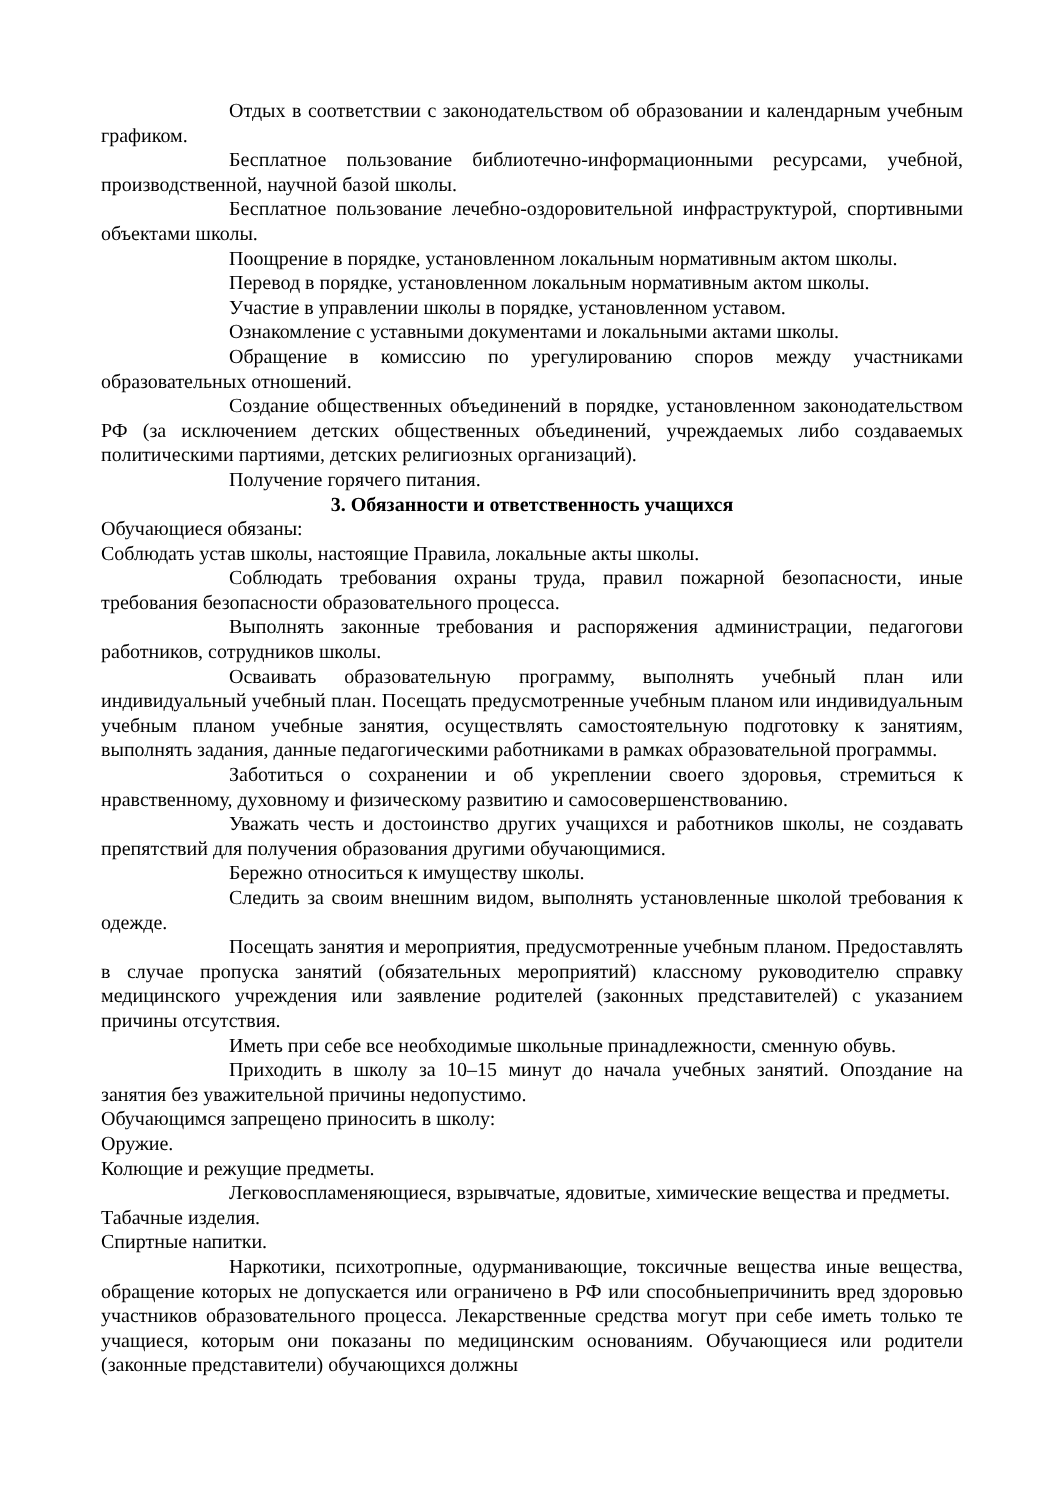Отдых в соответствии с законодательством об образовании и календарным учебным графиком.
Бесплатное пользование библиотечно-информационными ресурсами, учебной, производственной, научной базой школы.
Бесплатное пользование лечебно-оздоровительной инфраструктурой, спортивными объектами школы.
Поощрение в порядке, установленном локальным нормативным актом школы.
Перевод в порядке, установленном локальным нормативным актом школы.
Участие в управлении школы в порядке, установленном уставом.
Ознакомление с уставными документами и локальными актами школы.
Обращение в комиссию по урегулированию споров между участниками образовательных отношений.
Создание общественных объединений в порядке, установленном законодательством РФ (за исключением детских общественных объединений, учреждаемых либо создаваемых политическими партиями, детских религиозных организаций).
Получение горячего питания.
3. Обязанности и ответственность учащихся
Обучающиеся обязаны:
Соблюдать устав школы, настоящие Правила, локальные акты школы.
Соблюдать требования охраны труда, правил пожарной безопасности, иные требования безопасности образовательного процесса.
Выполнять законные требования и распоряжения администрации, педагогови работников, сотрудников школы.
Осваивать образовательную программу, выполнять учебный план или индивидуальный учебный план. Посещать предусмотренные учебным планом или индивидуальным учебным планом учебные занятия, осуществлять самостоятельную подготовку к занятиям, выполнять задания, данные педагогическими работниками в рамках образовательной программы.
Заботиться о сохранении и об укреплении своего здоровья, стремиться к нравственному, духовному и физическому развитию и самосовершенствованию.
Уважать честь и достоинство других учащихся и работников школы, не создавать препятствий для получения образования другими обучающимися.
Бережно относиться к имуществу школы.
Следить за своим внешним видом, выполнять установленные школой требования к одежде.
Посещать занятия и мероприятия, предусмотренные учебным планом. Предоставлять в случае пропуска занятий (обязательных мероприятий) классному руководителю справку медицинского учреждения или заявление родителей (законных представителей) с указанием причины отсутствия.
Иметь при себе все необходимые школьные принадлежности, сменную обувь.
Приходить в школу за 10–15 минут до начала учебных занятий. Опоздание на занятия без уважительной причины недопустимо.
Обучающимся запрещено приносить в школу:
Оружие.
Колющие и режущие предметы.
Легковоспламеняющиеся, взрывчатые, ядовитые, химические вещества и предметы.
Табачные изделия.
Спиртные напитки.
Наркотики, психотропные, одурманивающие, токсичные вещества иные вещества, обращение которых не допускается или ограничено в РФ или способныепричинить вред здоровью участников образовательного процесса. Лекарственные средства могут при себе иметь только те учащиеся, которым они показаны по медицинским основаниям. Обучающиеся или родители (законные представители) обучающихся должны